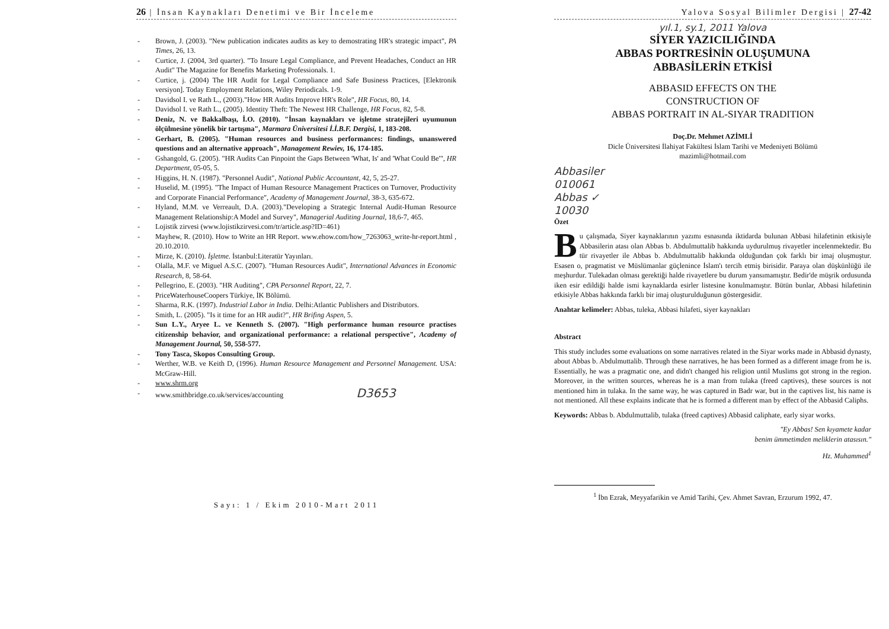26 | İnsan Kaynakları Denetimi ve Bir İnceleme
- Brown, J. (2003). "New publication indicates audits as key to demostrating HR's strategic impact", PA Times, 26, 13.
- Curtice, J. (2004, 3rd quarter). "To Insure Legal Compliance, and Prevent Headaches, Conduct an HR Audit" The Magazine for Benefits Marketing Professionals. 1.
- Curtice, j. (2004) The HR Audit for Legal Compliance and Safe Business Practices, [Elektronik versiyon]. Today Employment Relations, Wiley Periodicals. 1-9.
- Davidsol I. ve Rath L., (2003)."How HR Audits Improve HR's Role", HR Focus, 80, 14.
- Davidsol I. ve Rath L., (2005). Identity Theft: The Newest HR Challenge, HR Focus, 82, 5-8.
- Deniz, N. ve Bakkalbaşı, İ.O. (2010). "İnsan kaynakları ve işletme stratejileri uyumunun ölçülmesine yönelik bir tartışma", Marmara Üniversitesi İ.İ.B.F. Dergisi, 1, 183-208.
- Gerhart, B. (2005). "Human resources and business performances: findings, unanswered questions and an alternative approach", Management Rewiev, 16, 174-185.
- Gshangold, G. (2005). "HR Audits Can Pinpoint the Gaps Between 'What, Is' and 'What Could Be'", HR Department, 05-05, 5.
- Higgins, H. N. (1987). "Personnel Audit", National Public Accountant, 42, 5, 25-27.
- Huselid, M. (1995). "The Impact of Human Resource Management Practices on Turnover, Productivity and Corporate Financial Performance", Academy of Management Journal, 38-3, 635-672.
- Hyland, M.M. ve Verreault, D.A. (2003)."Developing a Strategic Internal Audit-Human Resource Management Relationship:A Model and Survey", Managerial Auditing Journal, 18,6-7, 465.
- Lojistik zirvesi (www.lojistikzirvesi.com/tr/article.asp?ID=461)
- Mayhew, R. (2010). How to Write an HR Report. www.ehow.com/how_7263063_write-hr-report.html , 20.10.2010.
- Mirze, K. (2010). İşletme. İstanbul:Literatür Yayınları.
- Olalla, M.F. ve Miguel A.S.C. (2007). "Human Resources Audit", International Advances in Economic Research, 8, 58-64.
- Pellegrino, E. (2003). "HR Auditing", CPA Personnel Report, 22, 7.
- PriceWaterhouseCoopers Türkiye, İK Bölümü.
- Sharma, R.K. (1997). Industrial Labor in India. Delhi:Atlantic Publishers and Distributors.
- Smith, L. (2005). "Is it time for an HR audit?", HR Brifing Aspen, 5.
- Sun L.Y., Aryee L. ve Kenneth S. (2007). "High performance human resource practises citizenship behavior, and organizational performance: a relational perspective", Academy of Management Journal, 50, 558-577.
- Tony Tasca, Skopos Consulting Group.
- Werther, W.B. ve Keith D, (1996). Human Resource Management and Personnel Management. USA: McGraw-Hill.
- www.shrm.org
- www.smithbridge.co.uk/services/accounting D3653
Sayı: 1 / Ekim 2010-Mart 2011
Yalova Sosyal Bilimler Dergisi | 27-42
yıl.1, sy.1, 2011 Yalova
SİYER YAZICILIĞINDA
ABBAS PORTRESİNİN OLUŞUMUNA
ABBASİLERİN ETKİSİ
ABBASID EFFECTS ON THE
CONSTRUCTION OF
ABBAS PORTRAIT IN AL-SIYAR TRADITION
Doç.Dr. Mehmet AZİMLİ
Dicle Üniversitesi İlahiyat Fakültesi İslam Tarihi ve Medeniyeti Bölümü
mazimli@hotmail.com
Abbasiler
010061
Abbas ✓
10030
Özet
Bu çalışmada, Siyer kaynaklarının yazımı esnasında iktidarda bulunan Abbasi hilafetinin etkisiyle Abbasilerin atası olan Abbas b. Abdulmuttalib hakkında uydurulmuş rivayetler incelenmektedir. Bu tür rivayetler ile Abbas b. Abdulmuttalib hakkında olduğundan çok farklı bir imaj oluşmuştur. Esasen o, pragmatist ve Müslümanlar güçlenince İslam'ı tercih etmiş birisidir. Paraya olan düşkünlüğü ile meşhurdur. Tulekadan olması gerektiği halde rivayetlere bu durum yansımamıştır. Bedir'de müşrik ordusunda iken esir edildiği halde ismi kaynaklarda esirler listesine konulmamıştır. Bütün bunlar, Abbasi hilafetinin etkisiyle Abbas hakkında farklı bir imaj oluşturulduğunun göstergesidir.
Anahtar kelimeler: Abbas, tuleka, Abbasi hilafeti, siyer kaynakları
Abstract
This study includes some evaluations on some narratives related in the Siyar works made in Abbasid dynasty, about Abbas b. Abdulmuttalib. Through these narratives, he has been formed as a different image from he is. Essentially, he was a pragmatic one, and didn't changed his religion until Muslims got strong in the region. Moreover, in the written sources, whereas he is a man from tulaka (freed captives), these sources is not mentioned him in tulaka. In the same way, he was captured in Badr war, but in the captives list, his name is not mentioned. All these explains indicate that he is formed a different man by effect of the Abbasid Caliphs.
Keywords: Abbas b. Abdulmuttalib, tulaka (freed captives) Abbasid caliphate, early siyar works.
"Ey Abbas! Sen kıyamete kadar
benim ümmetimden meliklerin atasısın."
Hz. Muhammed<sup>1</sup>
<sup>1</sup> İbn Ezrak, Meyyafarikin ve Amid Tarihi, Çev. Ahmet Savran, Erzurum 1992, 47.